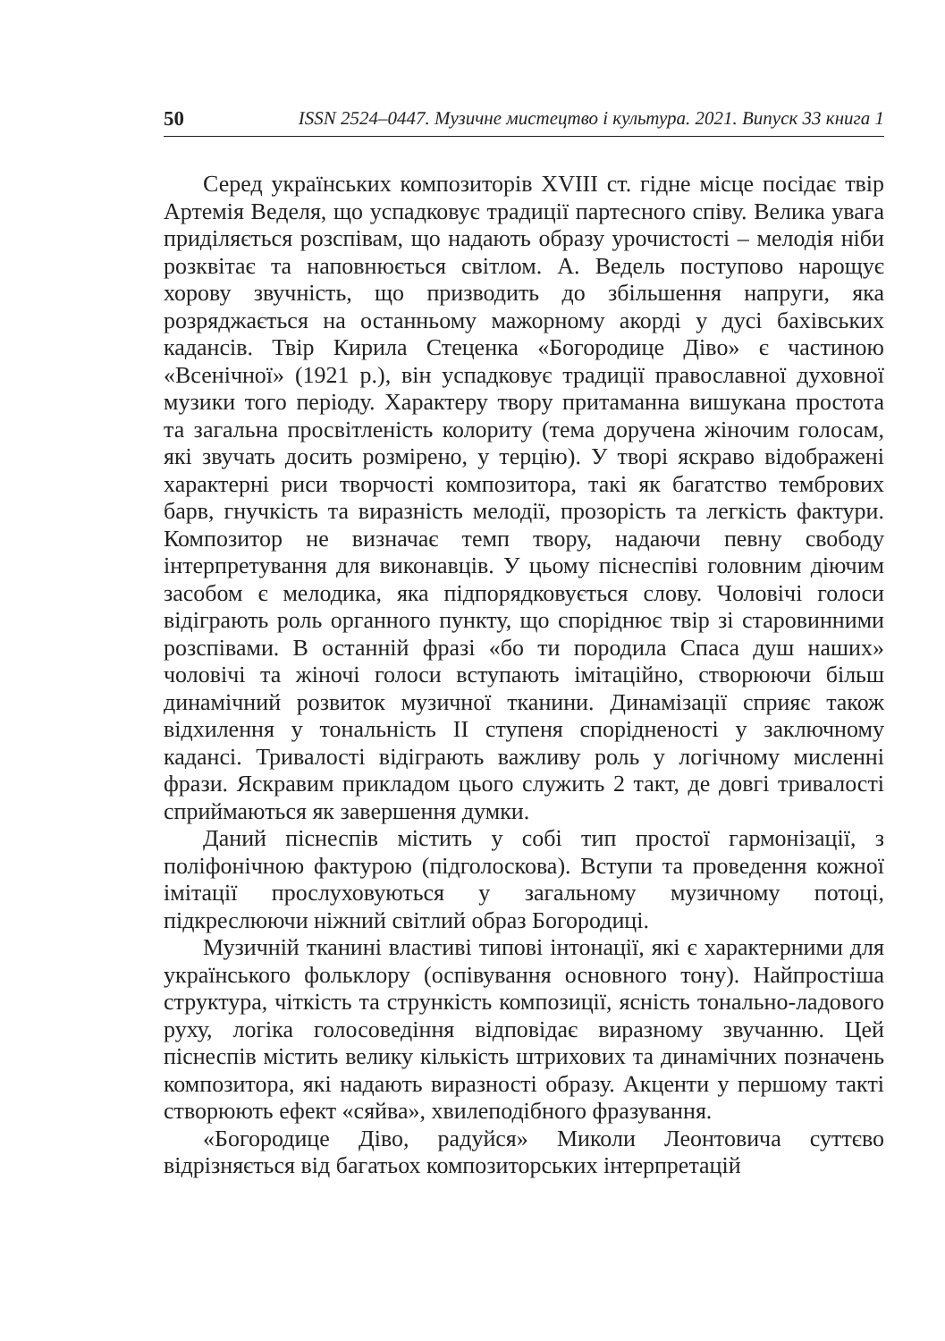50 ISSN 2524–0447. Музичне мистецтво і культура. 2021. Випуск 33 книга 1
Серед українських композиторів XVIII ст. гідне місце посідає твір Артемія Веделя, що успадковує традиції партесного співу. Велика увага приділяється розспівам, що надають образу урочистості – мелодія ніби розквітає та наповнюється світлом. А. Ведель поступово нарощує хорову звучність, що призводить до збільшення напруги, яка розряджається на останньому мажорному акорді у дусі бахівських кадансів. Твір Кирила Стеценка «Богородице Діво» є частиною «Всенічної» (1921 р.), він успадковує традиції православної духовної музики того періоду. Характеру твору притаманна вишукана простота та загальна просвітленість колориту (тема доручена жіночим голосам, які звучать досить розмірено, у терцію). У творі яскраво відображені характерні риси творчості композитора, такі як багатство тембрових барв, гнучкість та виразність мелодії, прозорість та легкість фактури. Композитор не визначає темп твору, надаючи певну свободу інтерпретування для виконавців. У цьому піснеспіві головним діючим засобом є мелодика, яка підпорядковується слову. Чоловічі голоси відіграють роль органного пункту, що споріднює твір зі старовинними розспівами. В останній фразі «бо ти породила Спаса душ наших» чоловічі та жіночі голоси вступають імітаційно, створюючи більш динамічний розвиток музичної тканини. Динамізації сприяє також відхилення у тональність II ступеня спорідненості у заключному кадансі. Тривалості відіграють важливу роль у логічному мисленні фрази. Яскравим прикладом цього служить 2 такт, де довгі тривалості сприймаються як завершення думки.
Даний піснеспів містить у собі тип простої гармонізації, з поліфонічною фактурою (підголоскова). Вступи та проведення кожної імітації прослуховуються у загальному музичному потоці, підкреслюючи ніжний світлий образ Богородиці.
Музичній тканині властиві типові інтонації, які є характерними для українського фольклору (оспівування основного тону). Найпростіша структура, чіткість та стрункість композиції, ясність тонально-ладового руху, логіка голосоведіння відповідає виразному звучанню. Цей піснеспів містить велику кількість штрихових та динамічних позначень композитора, які надають виразності образу. Акценти у першому такті створюють ефект «сяйва», хвилеподібного фразування.
«Богородице Діво, радуйся» Миколи Леонтовича суттєво відрізняється від багатьох композиторських інтерпретацій